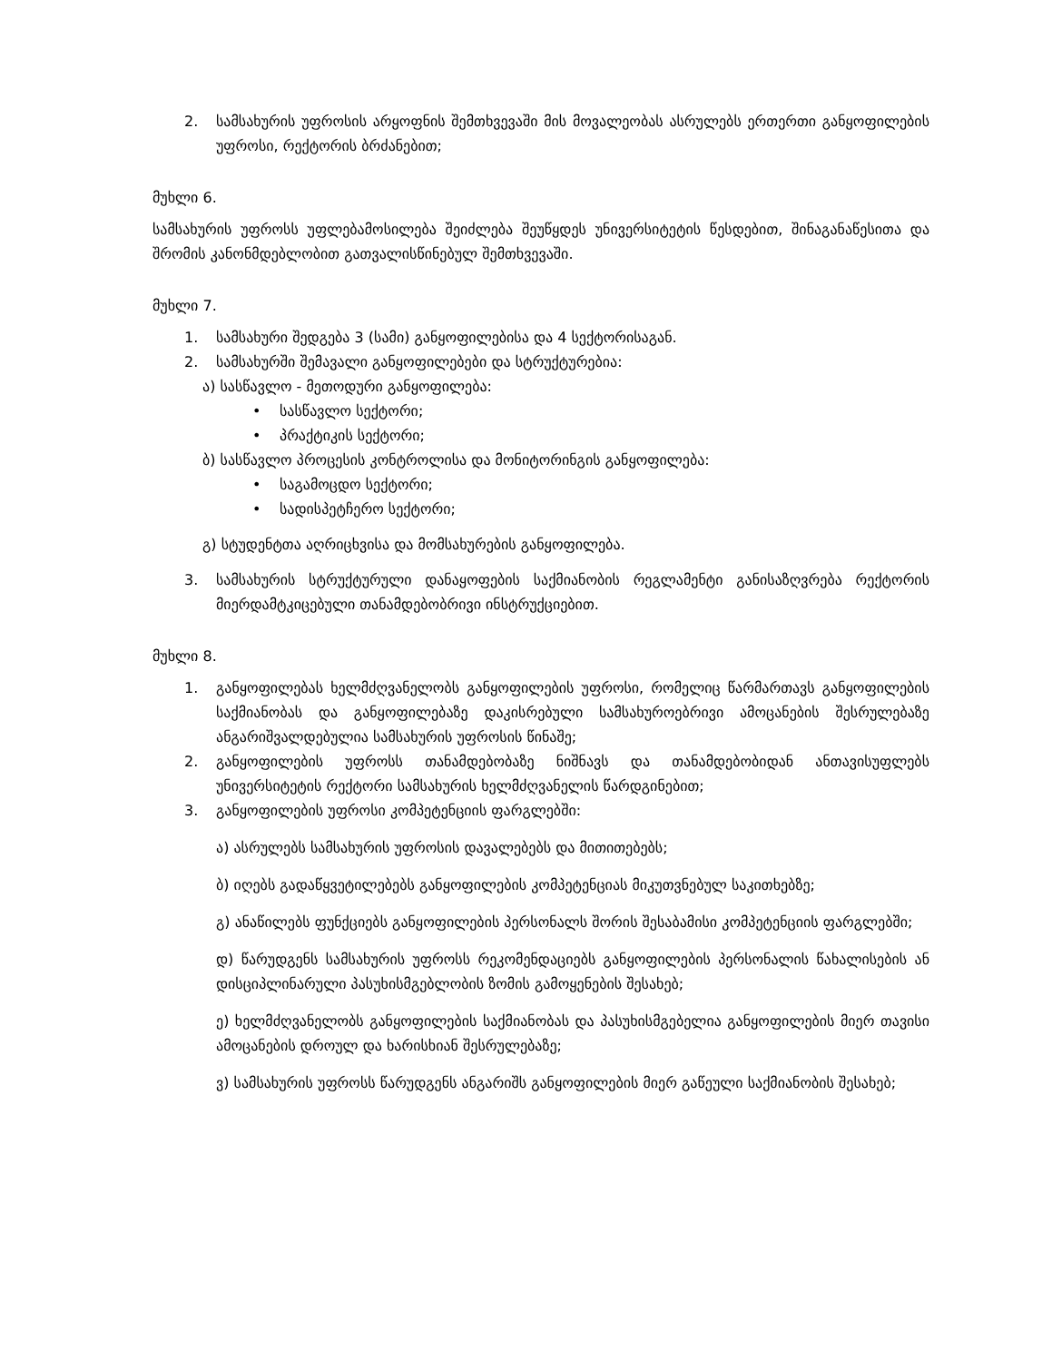2. სამსახურის უფროსის არყოფნის შემთხვევაში მის მოვალეობას ასრულებს ერთერთი განყოფილების უფროსი, რექტორის ბრძანებით;
მუხლი 6.
სამსახურის უფროსს უფლებამოსილება შეიძლება შეუწყდეს უნივერსიტეტის წესდებით, შინაგანაწესითა და შრომის კანონმდებლობით გათვალისწინებულ შემთხვევაში.
მუხლი 7.
1. სამსახური შედგება 3 (სამი) განყოფილებისა და 4 სექტორისაგან.
2. სამსახურში შემავალი განყოფილებები და სტრუქტურებია:
ა) სასწავლო - მეთოდური განყოფილება:
• სასწავლო სექტორი;
• პრაქტიკის სექტორი;
ბ) სასწავლო პროცესის კონტროლისა და მონიტორინგის განყოფილება:
• საგამოცდო სექტორი;
• სადისპეტჩერო სექტორი;
გ) სტუდენტთა აღრიცხვისა და მომსახურების განყოფილება.
3. სამსახურის სტრუქტურული დანაყოფების საქმიანობის რეგლამენტი განისაზღვრება რექტორის მიერდამტკიცებული თანამდებობრივი ინსტრუქციებით.
მუხლი 8.
1. განყოფილებას ხელმძღვანელობს განყოფილების უფროსი, რომელიც წარმართავს განყოფილების საქმიანობას და განყოფილებაზე დაკისრებული სამსახუროებრივი ამოცანების შესრულებაზე ანგარიშვალდებულია სამსახურის უფროსის წინაშე;
2. განყოფილების უფროსს თანამდებობაზე ნიშნავს და თანამდებობიდან ანთავისუფლებს უნივერსიტეტის რექტორი სამსახურის ხელმძღვანელის წარდგინებით;
3. განყოფილების უფროსი კომპეტენციის ფარგლებში:
ა) ასრულებს სამსახურის უფროსის დავალებებს და მითითებებს;
ბ) იღებს გადაწყვეტილებებს განყოფილების კომპეტენციას მიკუთვნებულ საკითხებზე;
გ) ანაწილებს ფუნქციებს განყოფილების პერსონალს შორის შესაბამისი კომპეტენციის ფარგლებში;
დ) წარუდგენს სამსახურის უფროსს რეკომენდაციებს განყოფილების პერსონალის წახალისების ან დისციპლინარული პასუხისმგებლობის ზომის გამოყენების შესახებ;
ე) ხელმძღვანელობს განყოფილების საქმიანობას და პასუხისმგებელია განყოფილების მიერ თავისი ამოცანების დროულ და ხარისხიან შესრულებაზე;
ვ) სამსახურის უფროსს წარუდგენს ანგარიშს განყოფილების მიერ გაწეული საქმიანობის შესახებ;